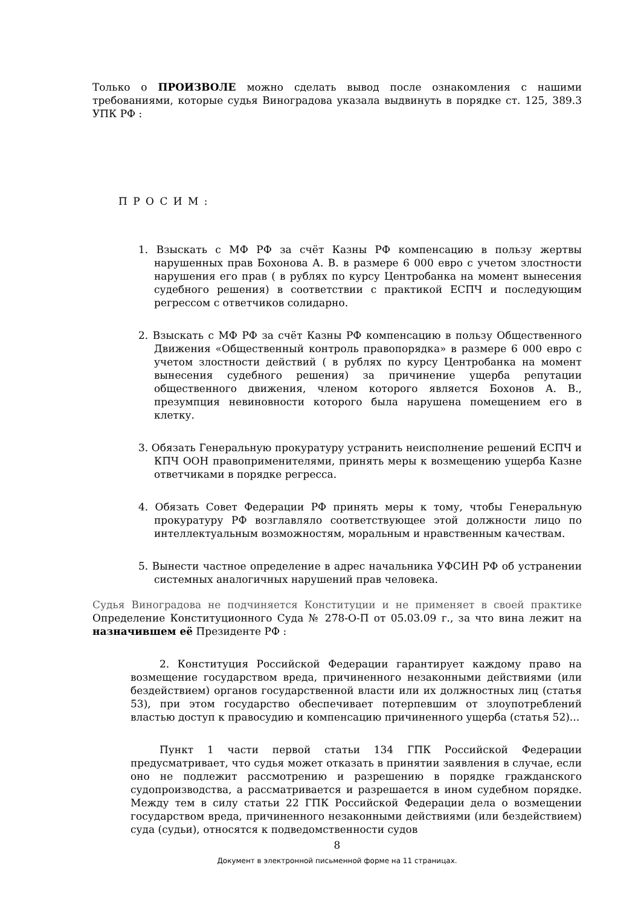Только о ПРОИЗВОЛЕ можно сделать вывод после ознакомления с нашими требованиями, которые судья Виноградова указала выдвинуть в порядке ст. 125, 389.3 УПК РФ :
П Р О С И М :
1. Взыскать с МФ РФ за счёт Казны РФ компенсацию в пользу жертвы нарушенных прав Бохонова А. В. в размере 6 000 евро с учетом злостности нарушения его прав ( в рублях по курсу Центробанка на момент вынесения судебного решения) в соответствии с практикой ЕСПЧ и последующим регрессом с ответчиков солидарно.
2. Взыскать с МФ РФ за счёт Казны РФ компенсацию в пользу Общественного Движения «Общественный контроль правопорядка» в размере 6 000 евро с учетом злостности действий ( в рублях по курсу Центробанка на момент вынесения судебного решения) за причинение ущерба репутации общественного движения, членом которого является Бохонов А. В., презумпция невиновности которого была нарушена помещением его в клетку.
3. Обязать Генеральную прокуратуру устранить неисполнение решений ЕСПЧ и КПЧ ООН правоприменителями, принять меры к возмещению ущерба Казне ответчиками в порядке регресса.
4. Обязать Совет Федерации РФ принять меры к тому, чтобы Генеральную прокуратуру РФ возглавляло соответствующее этой должности лицо по интеллектуальным возможностям, моральным и нравственным качествам.
5. Вынести частное определение в адрес начальника УФСИН РФ об устранении системных аналогичных нарушений прав человека.
Судья Виноградова не подчиняется Конституции и не применяет в своей практике Определение Конституционного Суда № 278-О-П от 05.03.09 г., за что вина лежит на назначившем её Президенте РФ :
2. Конституция Российской Федерации гарантирует каждому право на возмещение государством вреда, причиненного незаконными действиями (или бездействием) органов государственной власти или их должностных лиц (статья 53), при этом государство обеспечивает потерпевшим от злоупотреблений властью доступ к правосудию и компенсацию причиненного ущерба (статья 52)...
Пункт 1 части первой статьи 134 ГПК Российской Федерации предусматривает, что судья может отказать в принятии заявления в случае, если оно не подлежит рассмотрению и разрешению в порядке гражданского судопроизводства, а рассматривается и разрешается в ином судебном порядке. Между тем в силу статьи 22 ГПК Российской Федерации дела о возмещении государством вреда, причиненного незаконными действиями (или бездействием) суда (судьи), относятся к подведомственности судов
8
Документ в электронной письменной форме на 11 страницах.